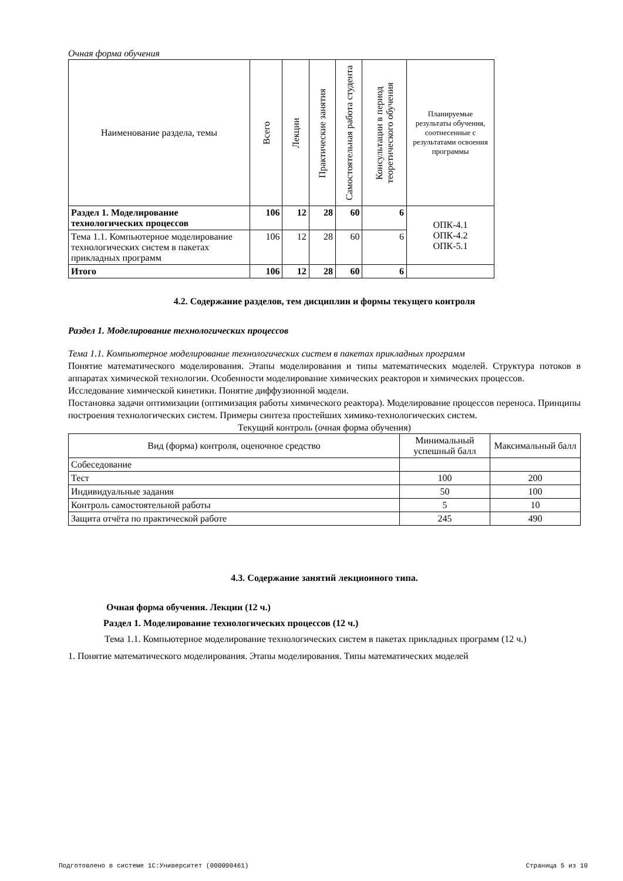Очная форма обучения
| Наименование раздела, темы | Всего | Лекции | Практические занятия | Самостоятельная работа студента | Консультации в период теоретического обучения | Планируемые результаты обучения, соотнесенные с результатами освоения программы |
| --- | --- | --- | --- | --- | --- | --- |
| Раздел 1. Моделирование технологических процессов | 106 | 12 | 28 | 60 | 6 | ОПК-4.1 ОПК-4.2 ОПК-5.1 |
| Тема 1.1. Компьютерное моделирование технологических систем в пакетах прикладных программ | 106 | 12 | 28 | 60 | 6 | |
| Итого | 106 | 12 | 28 | 60 | 6 | |
4.2. Содержание разделов, тем дисциплин и формы текущего контроля
Раздел 1. Моделирование технологических процессов
Тема 1.1. Компьютерное моделирование технологических систем в пакетах прикладных программ
Понятие математического моделирования. Этапы моделирования и типы математических моделей. Структура потоков в аппаратах химической технологии. Особенности моделирование химических реакторов и химических процессов.
Исследование химической кинетики. Понятие диффузионной модели.
Постановка задачи оптимизации (оптимизация работы химического реактора). Моделирование процессов переноса. Принципы построения технологических систем. Примеры синтеза простейших химико-технологических систем.
Текущий контроль (очная форма обучения)
| Вид (форма) контроля, оценочное средство | Минимальный успешный балл | Максимальный балл |
| --- | --- | --- |
| Собеседование | | |
| Тест | 100 | 200 |
| Индивидуальные задания | 50 | 100 |
| Контроль самостоятельной работы | 5 | 10 |
| Защита отчёта по практической работе | 245 | 490 |
4.3. Содержание занятий лекционного типа.
Очная форма обучения. Лекции (12 ч.)
Раздел 1. Моделирование технологических процессов (12 ч.)
Тема 1.1. Компьютерное моделирование технологических систем в пакетах прикладных программ (12 ч.)
1. Понятие математического моделирования. Этапы моделирования. Типы математических моделей
Подготовлено в системе 1С:Университет (000000461) Страница 5 из 10